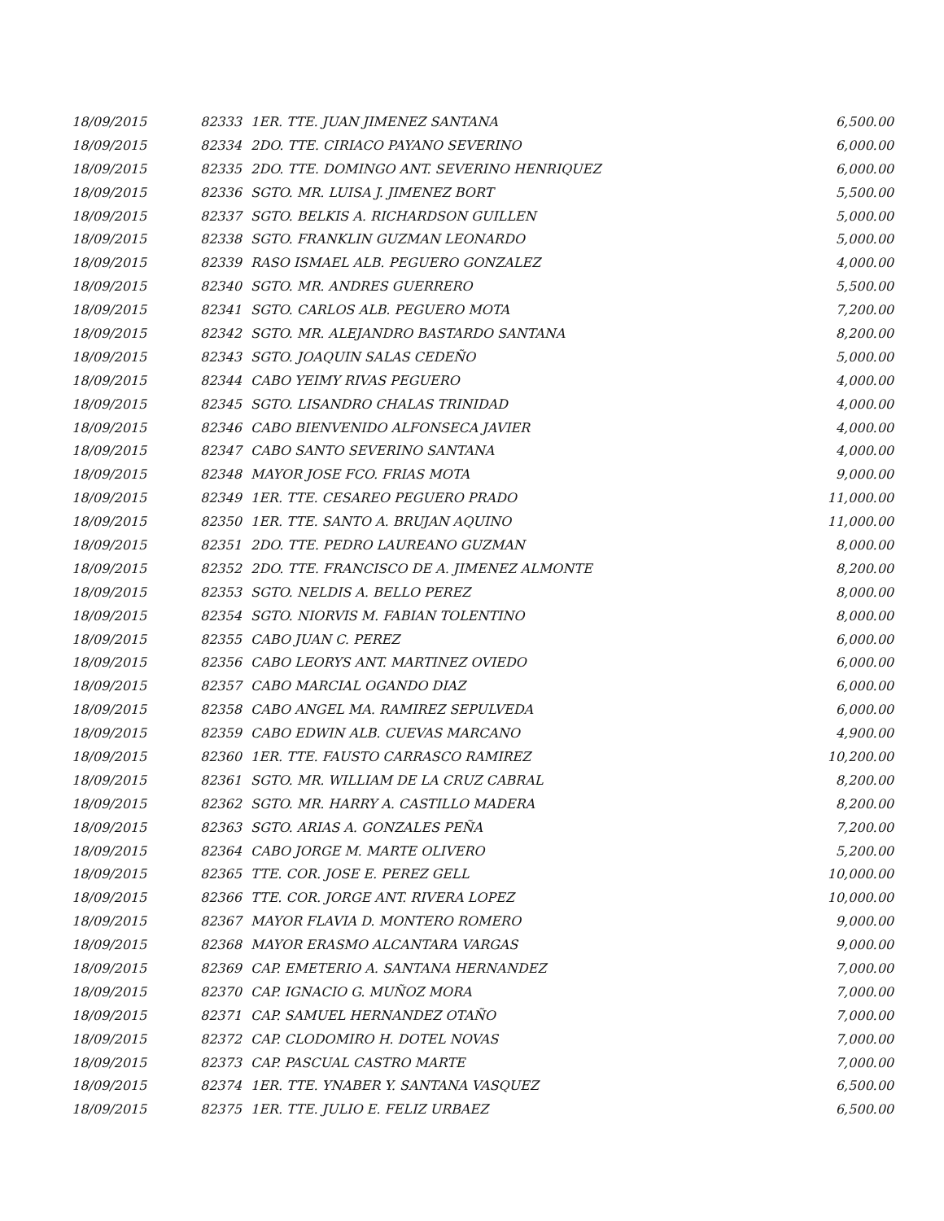| 18/09/2015 | 82333 | 1ER. TTE. JUAN JIMENEZ SANTANA | 6,500.00 |
| 18/09/2015 | 82334 | 2DO. TTE. CIRIACO PAYANO SEVERINO | 6,000.00 |
| 18/09/2015 | 82335 | 2DO. TTE. DOMINGO ANT. SEVERINO HENRIQUEZ | 6,000.00 |
| 18/09/2015 | 82336 | SGTO. MR. LUISA J. JIMENEZ BORT | 5,500.00 |
| 18/09/2015 | 82337 | SGTO. BELKIS A. RICHARDSON GUILLEN | 5,000.00 |
| 18/09/2015 | 82338 | SGTO. FRANKLIN GUZMAN LEONARDO | 5,000.00 |
| 18/09/2015 | 82339 | RASO ISMAEL ALB. PEGUERO GONZALEZ | 4,000.00 |
| 18/09/2015 | 82340 | SGTO. MR. ANDRES GUERRERO | 5,500.00 |
| 18/09/2015 | 82341 | SGTO. CARLOS ALB. PEGUERO MOTA | 7,200.00 |
| 18/09/2015 | 82342 | SGTO. MR. ALEJANDRO BASTARDO SANTANA | 8,200.00 |
| 18/09/2015 | 82343 | SGTO. JOAQUIN SALAS CEDEÑO | 5,000.00 |
| 18/09/2015 | 82344 | CABO YEIMY RIVAS PEGUERO | 4,000.00 |
| 18/09/2015 | 82345 | SGTO. LISANDRO CHALAS TRINIDAD | 4,000.00 |
| 18/09/2015 | 82346 | CABO BIENVENIDO ALFONSECA JAVIER | 4,000.00 |
| 18/09/2015 | 82347 | CABO SANTO SEVERINO SANTANA | 4,000.00 |
| 18/09/2015 | 82348 | MAYOR JOSE FCO. FRIAS MOTA | 9,000.00 |
| 18/09/2015 | 82349 | 1ER. TTE. CESAREO PEGUERO PRADO | 11,000.00 |
| 18/09/2015 | 82350 | 1ER. TTE. SANTO A. BRUJAN AQUINO | 11,000.00 |
| 18/09/2015 | 82351 | 2DO. TTE. PEDRO LAUREANO GUZMAN | 8,000.00 |
| 18/09/2015 | 82352 | 2DO. TTE. FRANCISCO DE A. JIMENEZ ALMONTE | 8,200.00 |
| 18/09/2015 | 82353 | SGTO. NELDIS A. BELLO PEREZ | 8,000.00 |
| 18/09/2015 | 82354 | SGTO. NIORVIS M. FABIAN TOLENTINO | 8,000.00 |
| 18/09/2015 | 82355 | CABO JUAN C. PEREZ | 6,000.00 |
| 18/09/2015 | 82356 | CABO LEORYS ANT. MARTINEZ OVIEDO | 6,000.00 |
| 18/09/2015 | 82357 | CABO MARCIAL OGANDO DIAZ | 6,000.00 |
| 18/09/2015 | 82358 | CABO ANGEL MA. RAMIREZ SEPULVEDA | 6,000.00 |
| 18/09/2015 | 82359 | CABO EDWIN ALB. CUEVAS MARCANO | 4,900.00 |
| 18/09/2015 | 82360 | 1ER. TTE. FAUSTO CARRASCO RAMIREZ | 10,200.00 |
| 18/09/2015 | 82361 | SGTO. MR. WILLIAM DE LA CRUZ CABRAL | 8,200.00 |
| 18/09/2015 | 82362 | SGTO. MR. HARRY A. CASTILLO MADERA | 8,200.00 |
| 18/09/2015 | 82363 | SGTO. ARIAS A. GONZALES PEÑA | 7,200.00 |
| 18/09/2015 | 82364 | CABO JORGE M. MARTE OLIVERO | 5,200.00 |
| 18/09/2015 | 82365 | TTE. COR. JOSE E. PEREZ GELL | 10,000.00 |
| 18/09/2015 | 82366 | TTE. COR. JORGE ANT. RIVERA LOPEZ | 10,000.00 |
| 18/09/2015 | 82367 | MAYOR FLAVIA D. MONTERO ROMERO | 9,000.00 |
| 18/09/2015 | 82368 | MAYOR ERASMO ALCANTARA VARGAS | 9,000.00 |
| 18/09/2015 | 82369 | CAP. EMETERIO A. SANTANA HERNANDEZ | 7,000.00 |
| 18/09/2015 | 82370 | CAP. IGNACIO G. MUÑOZ MORA | 7,000.00 |
| 18/09/2015 | 82371 | CAP. SAMUEL HERNANDEZ OTAÑO | 7,000.00 |
| 18/09/2015 | 82372 | CAP. CLODOMIRO H. DOTEL NOVAS | 7,000.00 |
| 18/09/2015 | 82373 | CAP. PASCUAL CASTRO MARTE | 7,000.00 |
| 18/09/2015 | 82374 | 1ER. TTE. YNABER Y. SANTANA VASQUEZ | 6,500.00 |
| 18/09/2015 | 82375 | 1ER. TTE. JULIO E. FELIZ URBAEZ | 6,500.00 |